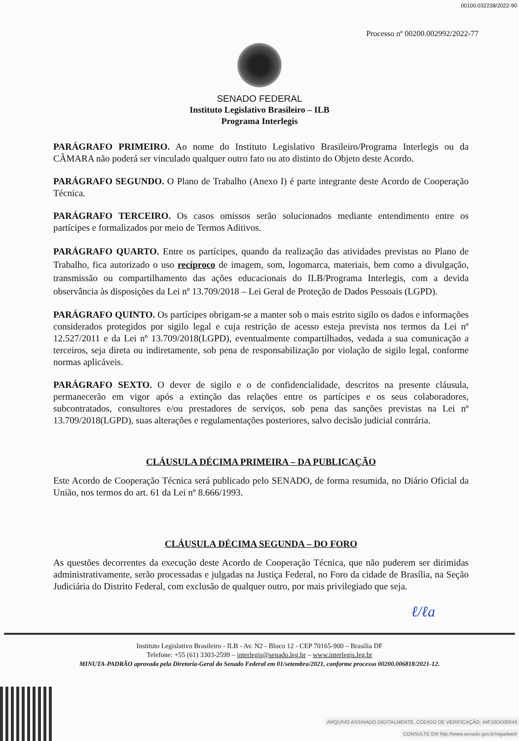00100.032238/2022-90
Processo nº 00200.002992/2022-77
SENADO FEDERAL
Instituto Legislativo Brasileiro – ILB
Programa Interlegis
PARÁGRAFO PRIMEIRO. Ao nome do Instituto Legislativo Brasileiro/Programa Interlegis ou da CÂMARA não poderá ser vinculado qualquer outro fato ou ato distinto do Objeto deste Acordo.
PARÁGRAFO SEGUNDO. O Plano de Trabalho (Anexo I) é parte integrante deste Acordo de Cooperação Técnica.
PARÁGRAFO TERCEIRO. Os casos omissos serão solucionados mediante entendimento entre os partícipes e formalizados por meio de Termos Aditivos.
PARÁGRAFO QUARTO. Entre os partícipes, quando da realização das atividades previstas no Plano de Trabalho, fica autorizado o uso recíproco de imagem, som, logomarca, materiais, bem como a divulgação, transmissão ou compartilhamento das ações educacionais do ILB/Programa Interlegis, com a devida observância às disposições da Lei nº 13.709/2018 – Lei Geral de Proteção de Dados Pessoais (LGPD).
PARÁGRAFO QUINTO. Os partícipes obrigam-se a manter sob o mais estrito sigilo os dados e informações considerados protegidos por sigilo legal e cuja restrição de acesso esteja prevista nos termos da Lei nº 12.527/2011 e da Lei nº 13.709/2018(LGPD), eventualmente compartilhados, vedada a sua comunicação a terceiros, seja direta ou indiretamente, sob pena de responsabilização por violação de sigilo legal, conforme normas aplicáveis.
PARÁGRAFO SEXTO. O dever de sigilo e o de confidencialidade, descritos na presente cláusula, permanecerão em vigor após a extinção das relações entre os partícipes e os seus colaboradores, subcontratados, consultores e/ou prestadores de serviços, sob pena das sanções previstas na Lei nº 13.709/2018(LGPD), suas alterações e regulamentações posteriores, salvo decisão judicial contrária.
CLÁUSULA DÉCIMA PRIMEIRA – DA PUBLICAÇÃO
Este Acordo de Cooperação Técnica será publicado pelo SENADO, de forma resumida, no Diário Oficial da União, nos termos do art. 61 da Lei nº 8.666/1993.
CLÁUSULA DÉCIMA SEGUNDA – DO FORO
As questões decorrentes da execução deste Acordo de Cooperação Técnica, que não puderem ser dirimidas administrativamente, serão processadas e julgadas na Justiça Federal, no Foro da cidade de Brasília, na Seção Judiciária do Distrito Federal, com exclusão de qualquer outro, por mais privilegiado que seja.
ℓ/ℓa
Instituto Legislativo Brasileiro - ILB - Av. N2 - Bloco 12 - CEP 70165-900 – Brasília DF
Telefone: +55 (61) 3303-2599 – interlegis@senado.leg.br – www.interlegis.leg.br
MINUTA-PADRÃO aprovada pela Diretoria-Geral do Senado Federal em 01/setembro/2021, conforme processo 00200.006818/2021-12.
ARQUIVO ASSINADO DIGITALMENTE. CÓDIGO DE VERIFICAÇÃO: 44F10DD00043
CONSULTE EM http://www.senado.gov.br/sigadweb